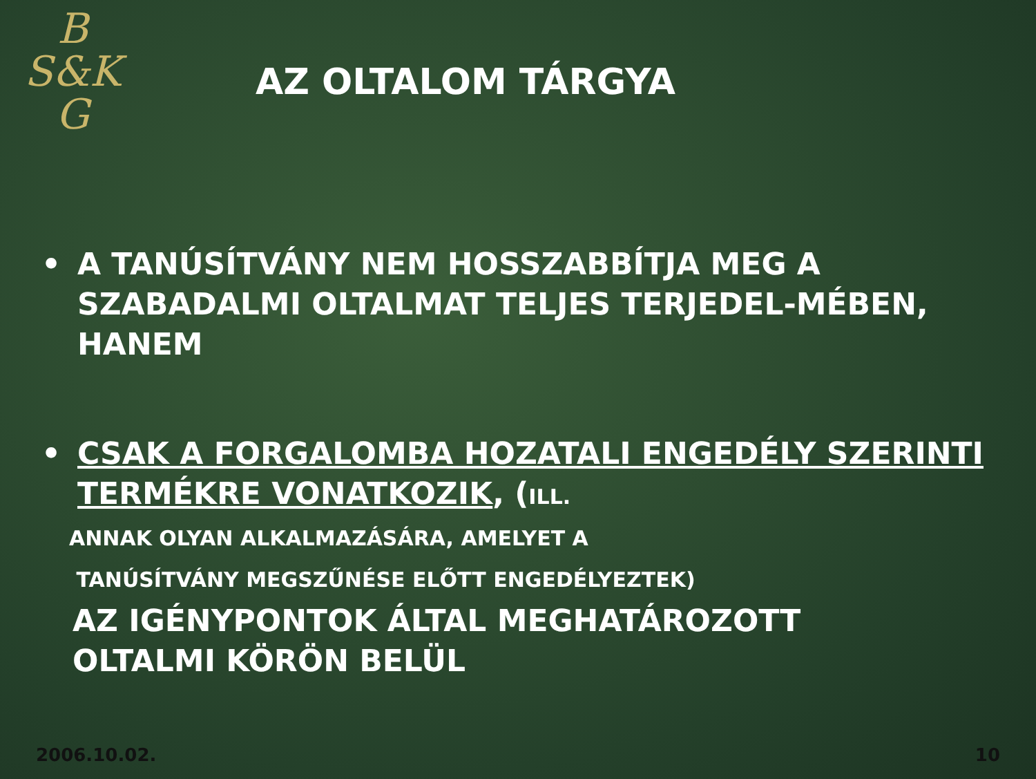B
S&K
G
AZ OLTALOM TÁRGYA
• A TANÚSÍTVÁNY NEM HOSSZABBÍTJA MEG A SZABADALMI OLTALMAT TELJES TERJEDEL-MÉBEN, HANEM
• CSAK A FORGALOMBA HOZATALI ENGEDÉLY SZERINTI TERMÉKRE VONATKOZIK, (ILL.
ANNAK OLYAN ALKALMAZÁSÁRA, AMELYET A
TANÚSÍTVÁNY MEGSZŰNÉSE ELŐTT ENGEDÉLYEZTEK)
AZ IGÉNYPONTOK ÁLTAL MEGHATÁROZOTT
OLTALMI KÖRÖN BELÜL
2006.10.02. 10